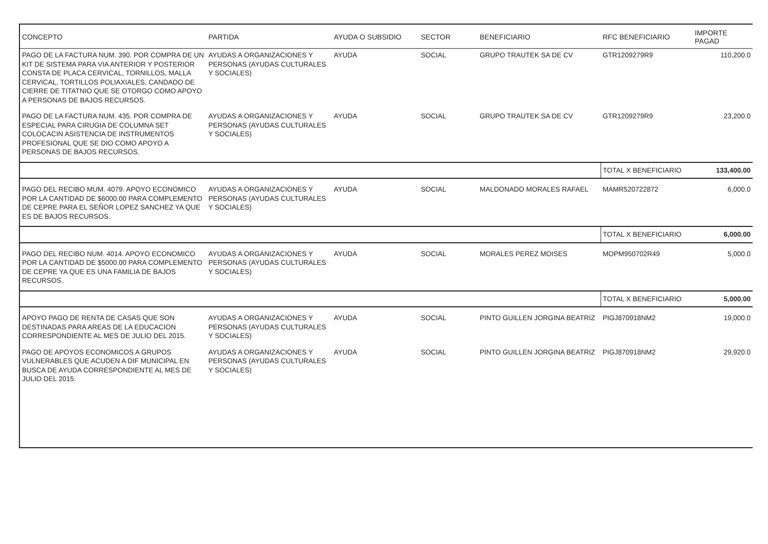| CONCEPTO | PARTIDA | AYUDA O SUBSIDIO | SECTOR | BENEFICIARIO | RFC BENEFICIARIO | IMPORTE PAGAD |
| --- | --- | --- | --- | --- | --- | --- |
| PAGO DE LA FACTURA NUM. 390. POR COMPRA DE UN KIT DE SISTEMA PARA VIA ANTERIOR Y POSTERIOR CONSTA DE PLACA CERVICAL, TORNILLOS, MALLA CERVICAL, TORTILLOS POLIAXIALES, CANDADO DE CIERRE DE TITATNIO QUE SE OTORGO COMO APOYO A PERSONAS DE BAJOS RECURSOS. | AYUDAS A ORGANIZACIONES Y PERSONAS (AYUDAS CULTURALES Y SOCIALES) | AYUDA | SOCIAL | GRUPO TRAUTEK SA DE CV | GTR1209279R9 | 110,200.0 |
| PAGO DE LA FACTURA NUM. 435. POR COMPRA DE ESPECIAL PARA CIRUGIA DE COLUMNA SET COLOCACIN ASISTENCIA DE INSTRUMENTOS PROFESIONAL QUE SE DIO COMO APOYO A PERSONAS DE BAJOS RECURSOS. | AYUDAS A ORGANIZACIONES Y PERSONAS (AYUDAS CULTURALES Y SOCIALES) | AYUDA | SOCIAL | GRUPO TRAUTEK SA DE CV | GTR1209279R9 | 23,200.0 |
| | | | | | TOTAL X BENEFICIARIO | 133,400.00 |
| PAGO DEL RECIBO MUM. 4079. APOYO ECONOMICO POR LA CANTIDAD DE $6000.00 PARA COMPLEMENTO DE CEPRE PARA EL SEÑOR LOPEZ SANCHEZ YA QUE ES DE BAJOS RECURSOS. | AYUDAS A ORGANIZACIONES Y PERSONAS (AYUDAS CULTURALES Y SOCIALES) | AYUDA | SOCIAL | MALDONADO MORALES RAFAEL | MAMR520722872 | 6,000.0 |
| | | | | | TOTAL X BENEFICIARIO | 6,000.00 |
| PAGO DEL RECIBO NUM. 4014. APOYO ECONOMICO POR LA CANTIDAD DE $5000.00 PARA COMPLEMENTO DE CEPRE YA QUE ES UNA FAMILIA DE BAJOS RECURSOS. | AYUDAS A ORGANIZACIONES Y PERSONAS (AYUDAS CULTURALES Y SOCIALES) | AYUDA | SOCIAL | MORALES PEREZ MOISES | MOPM950702R49 | 5,000.0 |
| | | | | | TOTAL X BENEFICIARIO | 5,000.00 |
| APOYO PAGO DE RENTA DE CASAS QUE SON DESTINADAS PARA AREAS DE LA EDUCACION CORRESPONDIENTE AL MES DE JULIO DEL 2015. | AYUDAS A ORGANIZACIONES Y PERSONAS (AYUDAS CULTURALES Y SOCIALES) | AYUDA | SOCIAL | PINTO GUILLEN JORGINA BEATRIZ | PIGJ870918NM2 | 19,000.0 |
| PAGO DE APOYOS ECONOMICOS A GRUPOS VULNERABLES QUE ACUDEN A DIF MUNICIPAL EN BUSCA DE AYUDA CORRESPONDIENTE AL MES DE JULIO DEL 2015. | AYUDAS A ORGANIZACIONES Y PERSONAS (AYUDAS CULTURALES Y SOCIALES) | AYUDA | SOCIAL | PINTO GUILLEN JORGINA BEATRIZ | PIGJ870918NM2 | 29,920.0 |